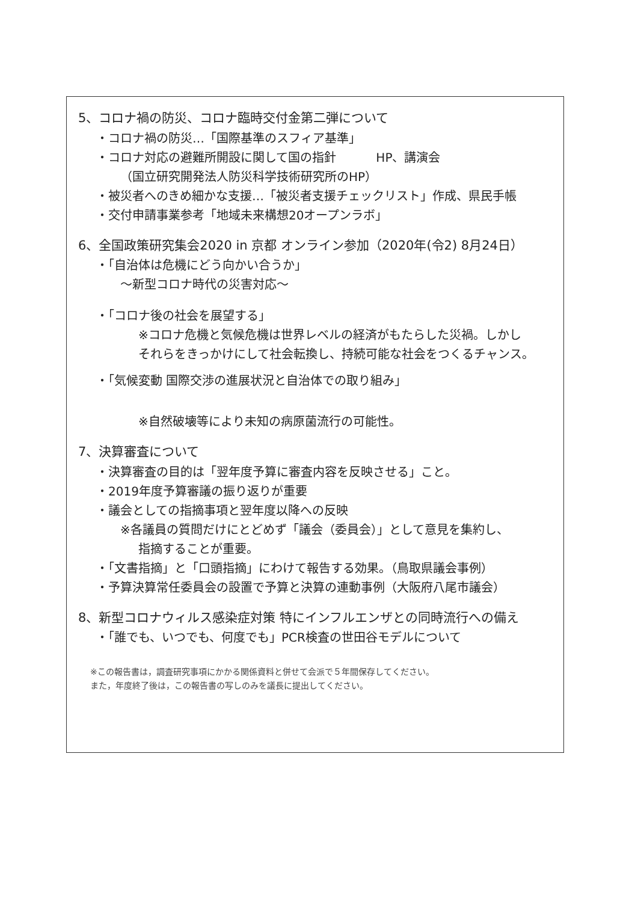5、コロナ禍の防災、コロナ臨時交付金第二弾について
・コロナ禍の防災…「国際基準のスフィア基準」
・コロナ対応の避難所開設に関して国の指針 HP、講演会
（国立研究開発法人防災科学技術研究所のHP）
・被災者へのきめ細かな支援…「被災者支援チェックリスト」作成、県民手帳
・交付申請事業参考「地域未来構想20オープンラボ」
6、全国政策研究集会2020 in 京都 オンライン参加（2020年(令2) 8月24日）
・「自治体は危機にどう向かい合うか」
〜新型コロナ時代の災害対応〜
・「コロナ後の社会を展望する」
※コロナ危機と気候危機は世界レベルの経済がもたらした災禍。しかし
それらをきっかけにして社会転換し、持続可能な社会をつくるチャンス。
・「気候変動 国際交渉の進展状況と自治体での取り組み」
※自然破壊等により未知の病原菌流行の可能性。
7、決算審査について
・決算審査の目的は「翌年度予算に審査内容を反映させる」こと。
・2019年度予算審議の振り返りが重要
・議会としての指摘事項と翌年度以降への反映
※各議員の質問だけにとどめず「議会（委員会）」として意見を集約し、
指摘することが重要。
・「文書指摘」と「口頭指摘」にわけて報告する効果。（鳥取県議会事例）
・予算決算常任委員会の設置で予算と決算の連動事例（大阪府八尾市議会）
8、新型コロナウィルス感染症対策 特にインフルエンザとの同時流行への備え
・「誰でも、いつでも、何度でも」PCR検査の世田谷モデルについて
※この報告書は，調査研究事項にかかる関係資料と併せて会派で５年間保存してください。
また，年度終了後は，この報告書の写しのみを議長に提出してください。